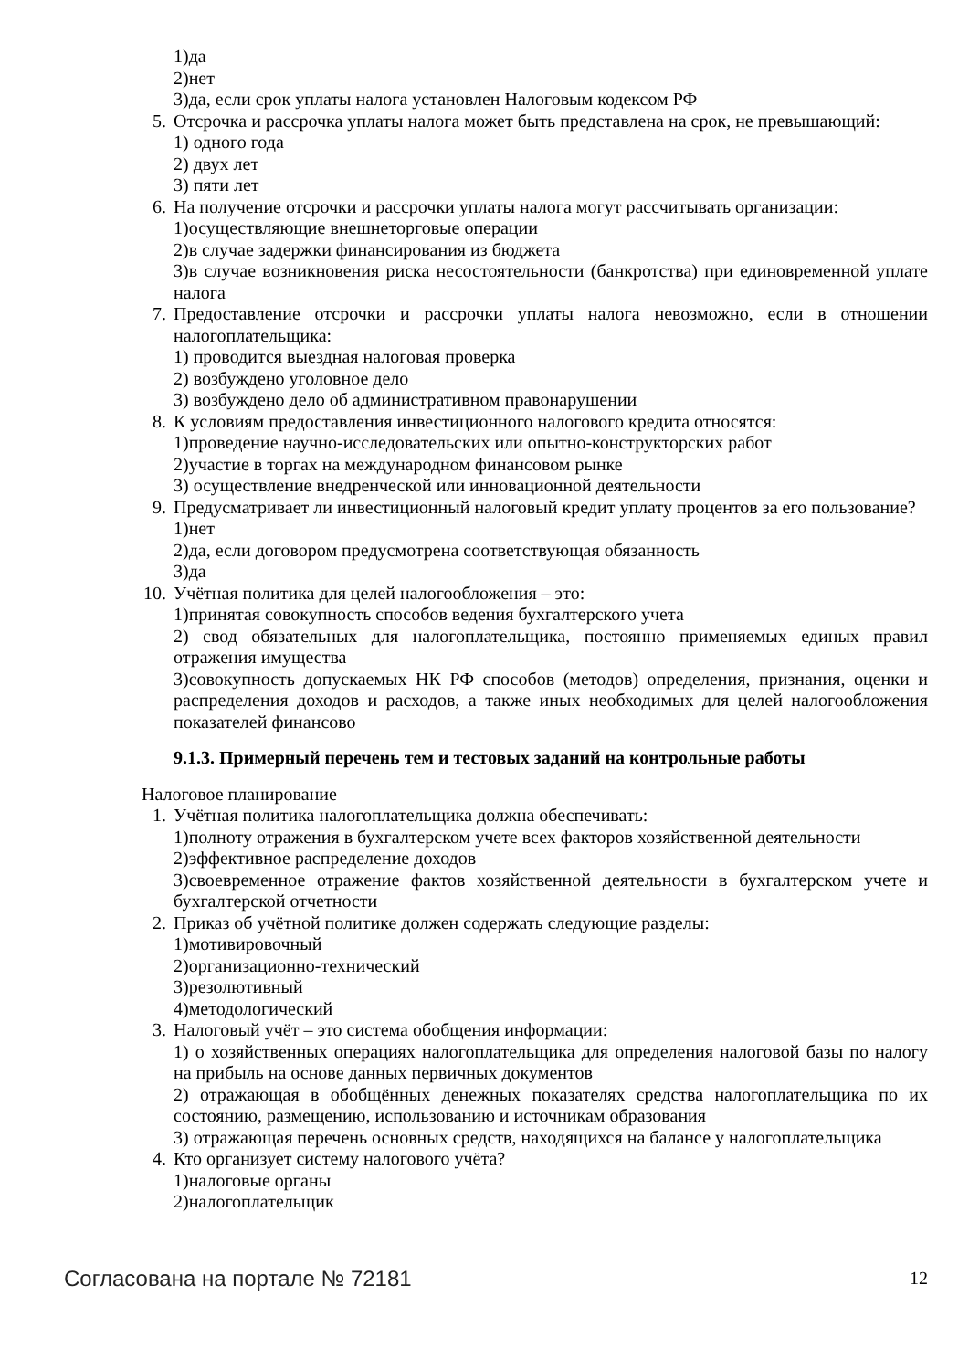1)да
2)нет
3)да, если срок уплаты налога установлен Налоговым кодексом РФ
5. Отсрочка и рассрочка уплаты налога может быть представлена на срок, не превышающий:
1) одного года
2) двух лет
3) пяти лет
6. На получение отсрочки и рассрочки уплаты налога могут рассчитывать организации:
1)осуществляющие внешнеторговые операции
2)в случае задержки финансирования из бюджета
3)в случае возникновения риска несостоятельности (банкротства) при единовременной уплате налога
7. Предоставление отсрочки и рассрочки уплаты налога невозможно, если в отношении налогоплательщика:
1) проводится выездная налоговая проверка
2) возбуждено уголовное дело
3) возбуждено дело об административном правонарушении
8. К условиям предоставления инвестиционного налогового кредита относятся:
1)проведение научно-исследовательских или опытно-конструкторских работ
2)участие в торгах на международном финансовом рынке
3) осуществление внедренческой или инновационной деятельности
9. Предусматривает ли инвестиционный налоговый кредит уплату процентов за его пользование?
1)нет
2)да, если договором предусмотрена соответствующая обязанность
3)да
10. Учётная политика для целей налогообложения – это:
1)принятая совокупность способов ведения бухгалтерского учета
2) свод обязательных для налогоплательщика, постоянно применяемых единых правил отражения имущества
3)совокупность допускаемых НК РФ способов (методов) определения, признания, оценки и распределения доходов и расходов, а также иных необходимых для целей налогообложения показателей финансово
9.1.3. Примерный перечень тем и тестовых заданий на контрольные работы
Налоговое планирование
1. Учётная политика налогоплательщика должна обеспечивать:
1)полноту отражения в бухгалтерском учете всех факторов хозяйственной деятельности
2)эффективное распределение доходов
3)своевременное отражение фактов хозяйственной деятельности в бухгалтерском учете и бухгалтерской отчетности
2. Приказ об учётной политике должен содержать следующие разделы:
1)мотивировочный
2)организационно-технический
3)резолютивный
4)методологический
3. Налоговый учёт – это система обобщения информации:
1) о хозяйственных операциях налогоплательщика для определения налоговой базы по налогу на прибыль на основе данных первичных документов
2) отражающая в обобщённых денежных показателях средства налогоплательщика по их состоянию, размещению, использованию и источникам образования
3) отражающая перечень основных средств, находящихся на балансе у налогоплательщика
4. Кто организует систему налогового учёта?
1)налоговые органы
2)налогоплательщик
Согласована на портале № 72181 12